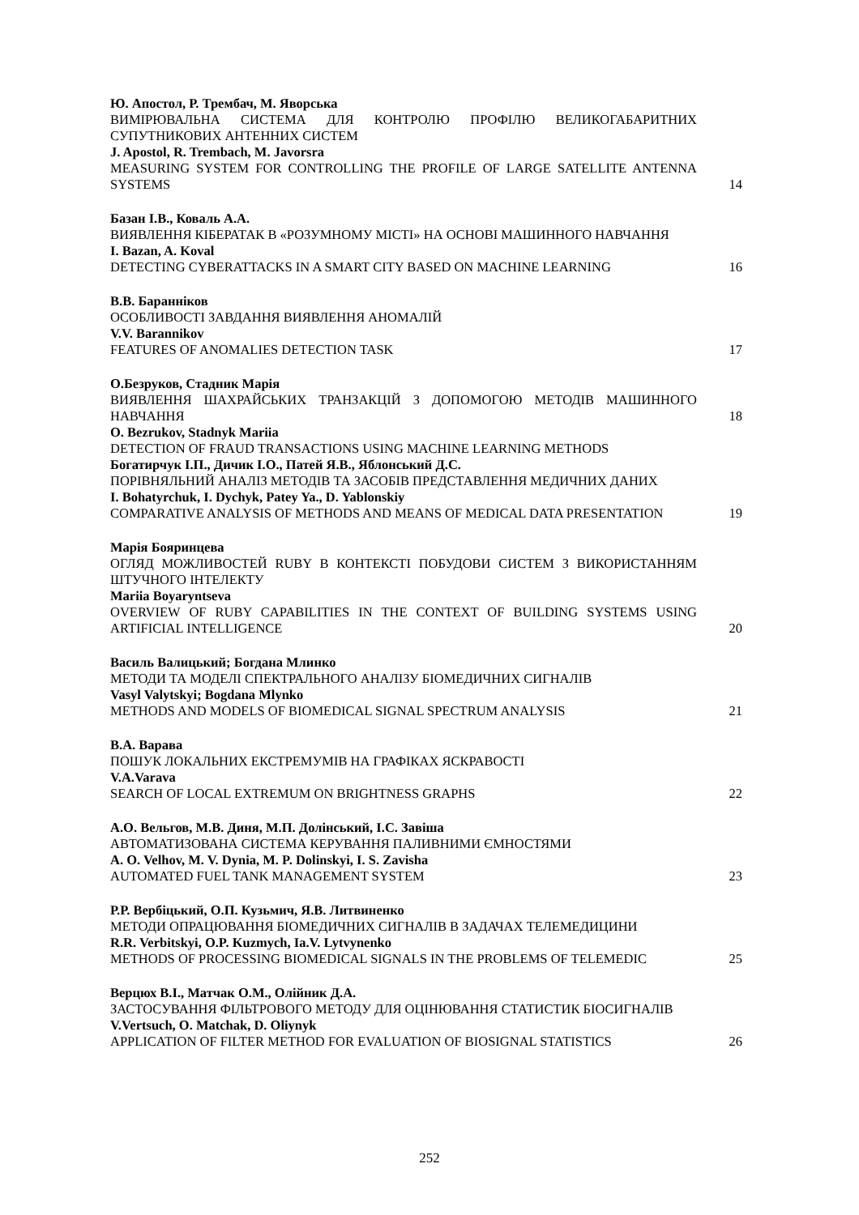Ю. Апостол, Р. Трембач, М. Яворська
ВИМІРЮВАЛЬНА СИСТЕМА ДЛЯ КОНТРОЛЮ ПРОФІЛЮ ВЕЛИКОГАБАРИТНИХ СУПУТНИКОВИХ АНТЕННИХ СИСТЕМ
J. Apostol, R. Trembach, M. Javorsra
MEASURING SYSTEM FOR CONTROLLING THE PROFILE OF LARGE SATELLITE ANTENNA SYSTEMS
14
Базан І.В., Коваль А.А.
ВИЯВЛЕННЯ КІБЕРАТАК В «РОЗУМНОМУ МІСТІ» НА ОСНОВІ МАШИННОГО НАВЧАННЯ
I. Bazan, A. Koval
DETECTING CYBERATTACKS IN A SMART CITY BASED ON MACHINE LEARNING
16
В.В. Баранніков
ОСОБЛИВОСТІ ЗАВДАННЯ ВИЯВЛЕННЯ АНОМАЛІЙ
V.V. Barannikov
FEATURES OF ANOMALIES DETECTION TASK
17
О.Безруков, Стадник Марія
ВИЯВЛЕННЯ ШАХРАЙСЬКИХ ТРАНЗАКЦІЙ З ДОПОМОГОЮ МЕТОДІВ МАШИННОГО НАВЧАННЯ
O. Bezrukov, Stadnyk Mariia
DETECTION OF FRAUD TRANSACTIONS USING MACHINE LEARNING METHODS
18
Богатирчук І.П., Дичик І.О., Патей Я.В., Яблонський Д.С.
ПОРІВНЯЛЬНИЙ АНАЛІЗ МЕТОДІВ ТА ЗАСОБІВ ПРЕДСТАВЛЕННЯ МЕДИЧНИХ ДАНИХ
I. Bohatyrchuk, I. Dychyk, Patey Ya., D. Yablonskiy
COMPARATIVE ANALYSIS OF METHODS AND MEANS OF MEDICAL DATA PRESENTATION
19
Марія Бояринцева
ОГЛЯД МОЖЛИВОСТЕЙ RUBY В КОНТЕКСТІ ПОБУДОВИ СИСТЕМ З ВИКОРИСТАННЯМ ШТУЧНОГО ІНТЕЛЕКТУ
Mariia Boyaryntseva
OVERVIEW OF RUBY CAPABILITIES IN THE CONTEXT OF BUILDING SYSTEMS USING ARTIFICIAL INTELLIGENCE
20
Василь Валицький; Богдана Млинко
МЕТОДИ ТА МОДЕЛІ СПЕКТРАЛЬНОГО АНАЛІЗУ БІОМЕДИЧНИХ СИГНАЛІВ
Vasyl Valytskyi; Bogdana Mlynko
METHODS AND MODELS OF BIOMEDICAL SIGNAL SPECTRUM ANALYSIS
21
В.А. Варава
ПОШУК ЛОКАЛЬНИХ ЕКСТРЕМУМІВ НА ГРАФІКАХ ЯСКРАВОСТІ
V.A.Varava
SEARCH OF LOCAL EXTREMUM ON BRIGHTNESS GRAPHS
22
А.О. Вельгов, М.В. Диня, М.П. Долінський, І.С. Завіша
АВТОМАТИЗОВАНА СИСТЕМА КЕРУВАННЯ ПАЛИВНИМИ ЄМНОСТЯМИ
A. O. Velhov, M. V. Dynia, M. P. Dolinskyi, I. S. Zavisha
AUTOMATED FUEL TANK MANAGEMENT SYSTEM
23
Р.Р. Вербіцький, О.П. Кузьмич, Я.В. Литвиненко
МЕТОДИ ОПРАЦЮВАННЯ БІОМЕДИЧНИХ СИГНАЛІВ В ЗАДАЧАХ ТЕЛЕМЕДИЦИНИ
R.R. Verbitskyi, O.P. Kuzmych, Ia.V. Lytvynenko
METHODS OF PROCESSING BIOMEDICAL SIGNALS IN THE PROBLEMS OF TELEMEDIC
25
Верцюх В.І., Матчак О.М., Олійник Д.А.
ЗАСТОСУВАННЯ ФІЛЬТРОВОГО МЕТОДУ ДЛЯ ОЦІНЮВАННЯ СТАТИСТИК БІОСИГНАЛІВ
V.Vertsuch, O. Matchak, D. Oliynyk
APPLICATION OF FILTER METHOD FOR EVALUATION OF BIOSIGNAL STATISTICS
26
252